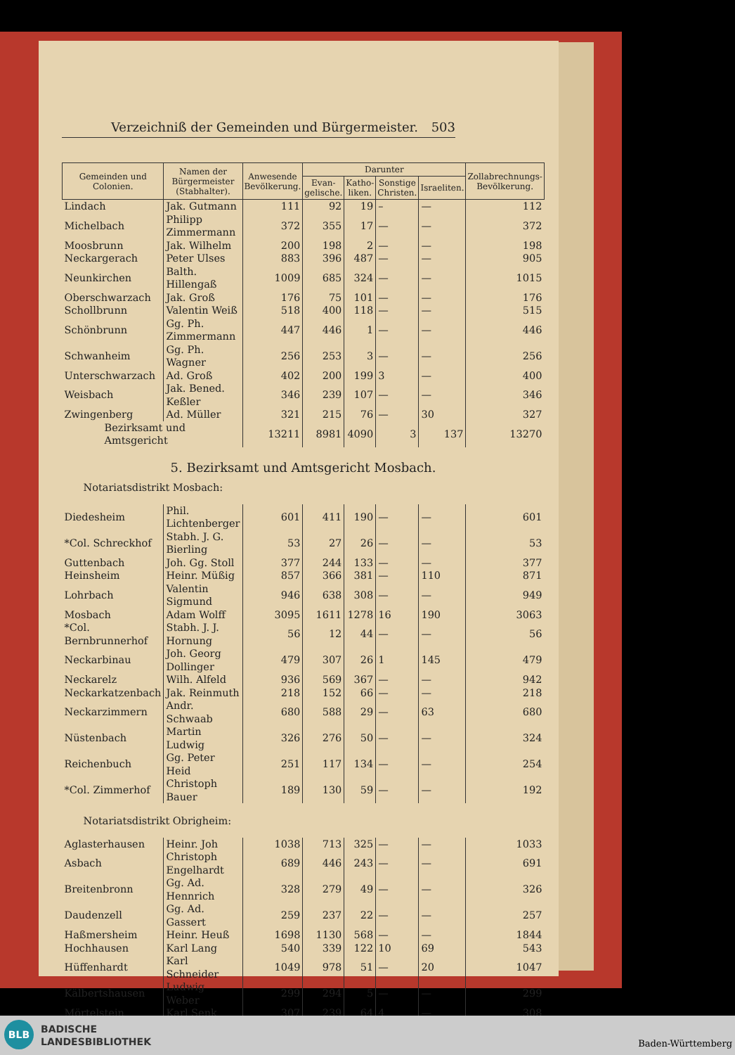Verzeichniß der Gemeinden und Bürgermeister. 503
| Gemeinden und Colonien. | Namen der Bürgermeister (Stabhalter). | Anwesende Bevölkerung. | Darunter | | | | Zollabrechnungs-Bevölkerung. |
| --- | --- | --- | --- | --- | --- | --- | --- |
| | | | Evan-gelische. | Katho-liken. | Sonstige Christen. | Israeliten. | |
| Lindach | Jak. Gutmann | 111 | 92 | 19 | – | — | 112 |
| Michelbach | Philipp Zimmermann | 372 | 355 | 17 | — | — | 372 |
| Moosbrunn | Jak. Wilhelm | 200 | 198 | 2 | — | — | 198 |
| Neckargerach | Peter Ulses | 883 | 396 | 487 | — | — | 905 |
| Neunkirchen | Balth. Hillengaß | 1009 | 685 | 324 | — | — | 1015 |
| Oberschwarzach | Jak. Groß | 176 | 75 | 101 | — | — | 176 |
| Schollbrunn | Valentin Weiß | 518 | 400 | 118 | — | — | 515 |
| Schönbrunn | Gg. Ph. Zimmermann | 447 | 446 | 1 | — | — | 446 |
| Schwanheim | Gg. Ph. Wagner | 256 | 253 | 3 | — | — | 256 |
| Unterschwarzach | Ad. Groß | 402 | 200 | 199 | 3 | — | 400 |
| Weisbach | Jak. Bened. Keßler | 346 | 239 | 107 | — | — | 346 |
| Zwingenberg | Ad. Müller | 321 | 215 | 76 | — | 30 | 327 |
| Bezirksamt und Amtsgericht | | 13211 | 8981 | 4090 | 3 | 137 | 13270 |
| 5. Bezirksamt und Amtsgericht Mosbach. | | | | | | | |
| Notariatsdistrikt Mosbach: | | | | | | | |
| Diedesheim | Phil. Lichtenberger | 601 | 411 | 190 | — | — | 601 |
| *Col. Schreckhof | Stabh. J. G. Bierling | 53 | 27 | 26 | — | — | 53 |
| Guttenbach | Joh. Gg. Stoll | 377 | 244 | 133 | — | — | 377 |
| Heinsheim | Heinr. Müßig | 857 | 366 | 381 | — | 110 | 871 |
| Lohrbach | Valentin Sigmund | 946 | 638 | 308 | — | — | 949 |
| Mosbach | Adam Wolff | 3095 | 1611 | 1278 | 16 | 190 | 3063 |
| *Col. Bernbrunnerhof | Stabh. J. J. Hornung | 56 | 12 | 44 | — | — | 56 |
| Neckarbinau | Joh. Georg Dollinger | 479 | 307 | 26 | 1 | 145 | 479 |
| Neckarelz | Wilh. Alfeld | 936 | 569 | 367 | — | — | 942 |
| Neckarkatzenbach | Jak. Reinmuth | 218 | 152 | 66 | — | — | 218 |
| Neckarzimmern | Andr. Schwaab | 680 | 588 | 29 | — | 63 | 680 |
| Nüstenbach | Martin Ludwig | 326 | 276 | 50 | — | — | 324 |
| Reichenbuch | Gg. Peter Heid | 251 | 117 | 134 | — | — | 254 |
| *Col. Zimmerhof | Christoph Bauer | 189 | 130 | 59 | — | — | 192 |
| Notariatsdistrikt Obrigheim: | | | | | | | |
| Aglasterhausen | Heinr. Joh | 1038 | 713 | 325 | — | — | 1033 |
| Asbach | Christoph Engelhardt | 689 | 446 | 243 | — | — | 691 |
| Breitenbronn | Gg. Ad. Hennrich | 328 | 279 | 49 | — | — | 326 |
| Daudenzell | Gg. Ad. Gassert | 259 | 237 | 22 | — | — | 257 |
| Haßmersheim | Heinr. Heuß | 1698 | 1130 | 568 | — | — | 1844 |
| Hochhausen | Karl Lang | 540 | 339 | 122 | 10 | 69 | 543 |
| Hüffenhardt | Karl Schneider | 1049 | 978 | 51 | — | 20 | 1047 |
| Kälbertshausen | Ludwig Weber | 299 | 294 | 5 | — | — | 299 |
| Mörtelstein | Karl Senk | 307 | 239 | 64 | 4 | — | 308 |
BLB
BADISCHE
LANDESBIBLIOTHEK
Baden-Württemberg